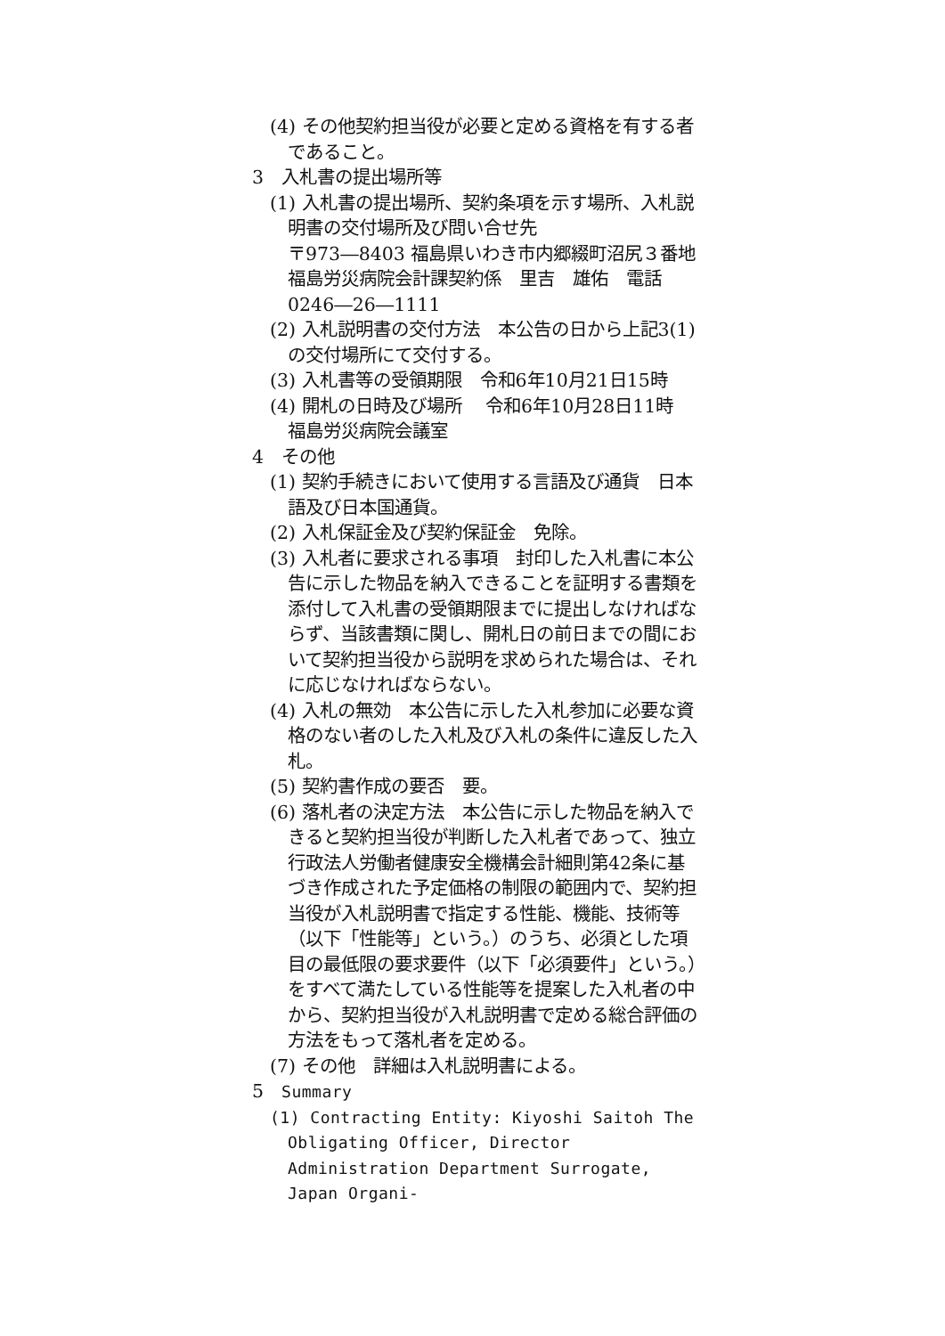(4) その他契約担当役が必要と定める資格を有する者であること。
3　入札書の提出場所等
(1) 入札書の提出場所、契約条項を示す場所、入札説明書の交付場所及び問い合せ先
〒973―8403 福島県いわき市内郷綴町沼尻３番地　福島労災病院会計課契約係　里吉　雄佑　電話0246―26―1111
(2) 入札説明書の交付方法　本公告の日から上記3(1)の交付場所にて交付する。
(3) 入札書等の受領期限　令和6年10月21日15時
(4) 開札の日時及び場所　 令和6年10月28日11時　福島労災病院会議室
4　その他
(1) 契約手続きにおいて使用する言語及び通貨　日本語及び日本国通貨。
(2) 入札保証金及び契約保証金　免除。
(3) 入札者に要求される事項　封印した入札書に本公告に示した物品を納入できることを証明する書類を添付して入札書の受領期限までに提出しなければならず、当該書類に関し、開札日の前日までの間において契約担当役から説明を求められた場合は、それに応じなければならない。
(4) 入札の無効　本公告に示した入札参加に必要な資格のない者のした入札及び入札の条件に違反した入札。
(5) 契約書作成の要否　要。
(6) 落札者の決定方法　本公告に示した物品を納入できると契約担当役が判断した入札者であって、独立行政法人労働者健康安全機構会計細則第42条に基づき作成された予定価格の制限の範囲内で、契約担当役が入札説明書で指定する性能、機能、技術等（以下「性能等」という。）のうち、必須とした項目の最低限の要求要件（以下「必須要件」という。）をすべて満たしている性能等を提案した入札者の中から、契約担当役が入札説明書で定める総合評価の方法をもって落札者を定める。
(7) その他　詳細は入札説明書による。
5　Summary
(1) Contracting Entity: Kiyoshi Saitoh The Obligating Officer, Director Administration Department Surrogate, Japan Organi-